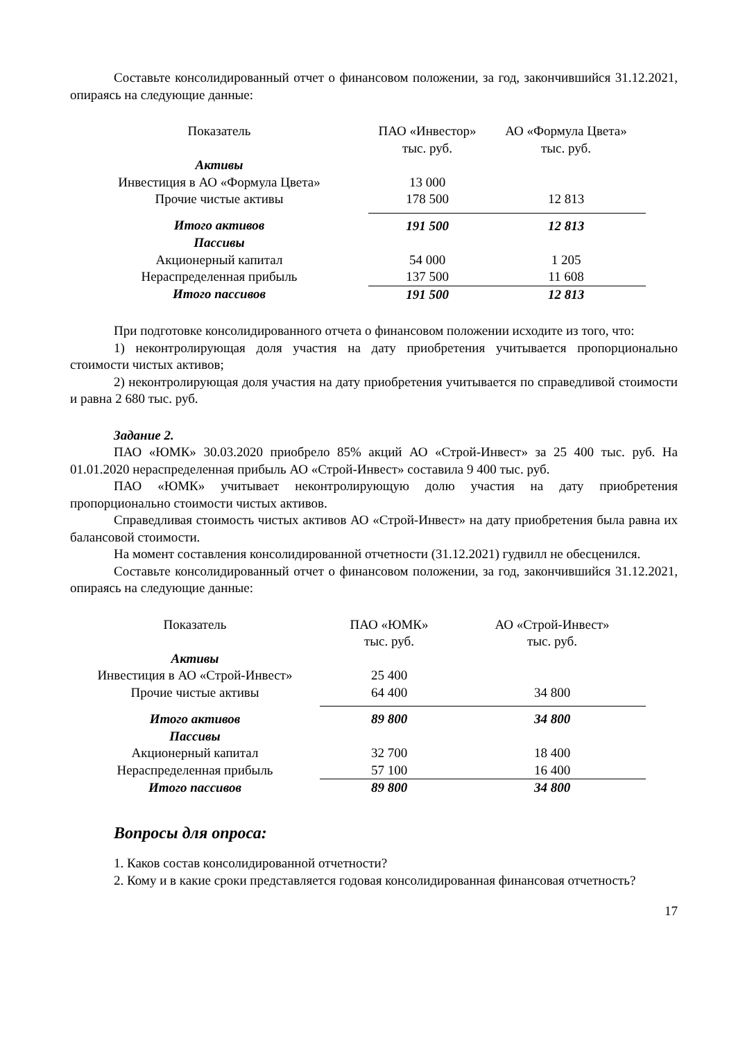Составьте консолидированный отчет о финансовом положении, за год, закончившийся 31.12.2021, опираясь на следующие данные:
| Показатель | ПАО «Инвестор» тыс. руб. | АО «Формула Цвета» тыс. руб. |
| Активы | | |
| Инвестиция в АО «Формула Цвета» | 13 000 | |
| Прочие чистые активы | 178 500 | 12 813 |
| Итого активов | 191 500 | 12 813 |
| Пассивы | | |
| Акционерный капитал | 54 000 | 1 205 |
| Нераспределенная прибыль | 137 500 | 11 608 |
| Итого пассивов | 191 500 | 12 813 |
При подготовке консолидированного отчета о финансовом положении исходите из того, что:
1) неконтролирующая доля участия на дату приобретения учитывается пропорционально стоимости чистых активов;
2) неконтролирующая доля участия на дату приобретения учитывается по справедливой стоимости и равна 2 680 тыс. руб.
Задание 2.
ПАО «ЮМК» 30.03.2020 приобрело 85% акций АО «Строй-Инвест» за 25 400 тыс. руб. На 01.01.2020 нераспределенная прибыль АО «Строй-Инвест» составила 9 400 тыс. руб.
ПАО «ЮМК» учитывает неконтролирующую долю участия на дату приобретения пропорционально стоимости чистых активов.
Справедливая стоимость чистых активов АО «Строй-Инвест» на дату приобретения была равна их балансовой стоимости.
На момент составления консолидированной отчетности (31.12.2021) гудвилл не обесценился.
Составьте консолидированный отчет о финансовом положении, за год, закончившийся 31.12.2021, опираясь на следующие данные:
| Показатель | ПАО «ЮМК» тыс. руб. | АО «Строй-Инвест» тыс. руб. |
| Активы | | |
| Инвестиция в АО «Строй-Инвест» | 25 400 | |
| Прочие чистые активы | 64 400 | 34 800 |
| Итого активов | 89 800 | 34 800 |
| Пассивы | | |
| Акционерный капитал | 32 700 | 18 400 |
| Нераспределенная прибыль | 57 100 | 16 400 |
| Итого пассивов | 89 800 | 34 800 |
Вопросы для опроса:
1. Каков состав консолидированной отчетности?
2. Кому и в какие сроки представляется годовая консолидированная финансовая отчетность?
17